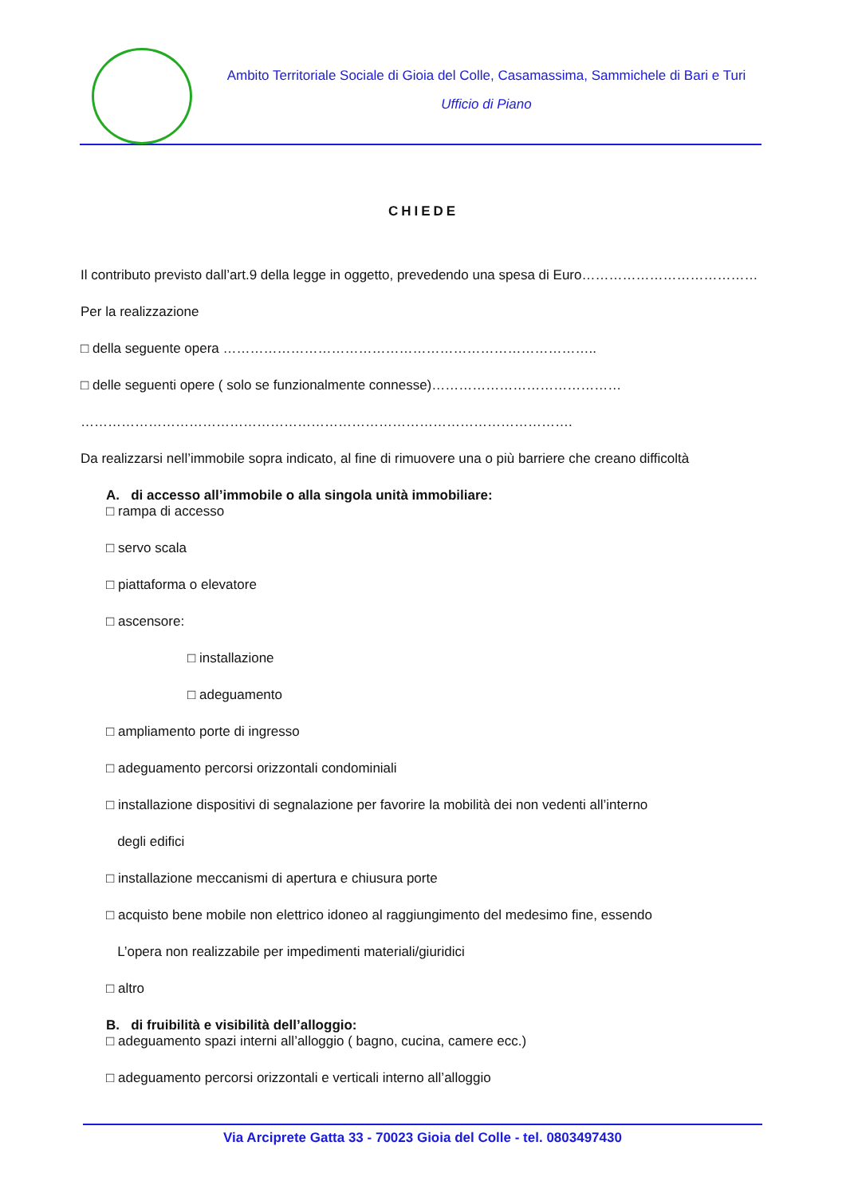Ambito Territoriale Sociale di Gioia del Colle, Casamassima, Sammichele di Bari e Turi
Ufficio di Piano
CHIEDE
Il contributo previsto dall’art.9 della legge in oggetto, prevedendo una spesa di Euro…………………………………
Per la realizzazione
□ della seguente opera ………………………………………………………………………..
□ delle seguenti opere ( solo se funzionalmente connesse)……………………………………
……………………………………………………………………………………………….
Da realizzarsi nell’immobile sopra indicato, al fine di rimuovere una o più barriere che creano difficoltà
A. di accesso all’immobile o alla singola unità immobiliare:
□ rampa di accesso
□ servo scala
□ piattaforma o elevatore
□ ascensore:
□ installazione
□ adeguamento
□ ampliamento porte di ingresso
□ adeguamento percorsi orizzontali condominiali
□ installazione dispositivi di segnalazione per favorire la mobilità dei non vedenti all’interno
degli edifici
□ installazione meccanismi di apertura e chiusura porte
□ acquisto bene mobile non elettrico idoneo al raggiungimento del medesimo fine, essendo
L’opera non realizzabile per impedimenti materiali/giuridici
□ altro
B. di fruibilità e visibilità dell’alloggio:
□ adeguamento spazi interni all’alloggio ( bagno, cucina, camere ecc.)
□ adeguamento percorsi orizzontali e verticali interno all’alloggio
Via Arciprete Gatta 33 - 70023 Gioia del Colle - tel. 0803497430